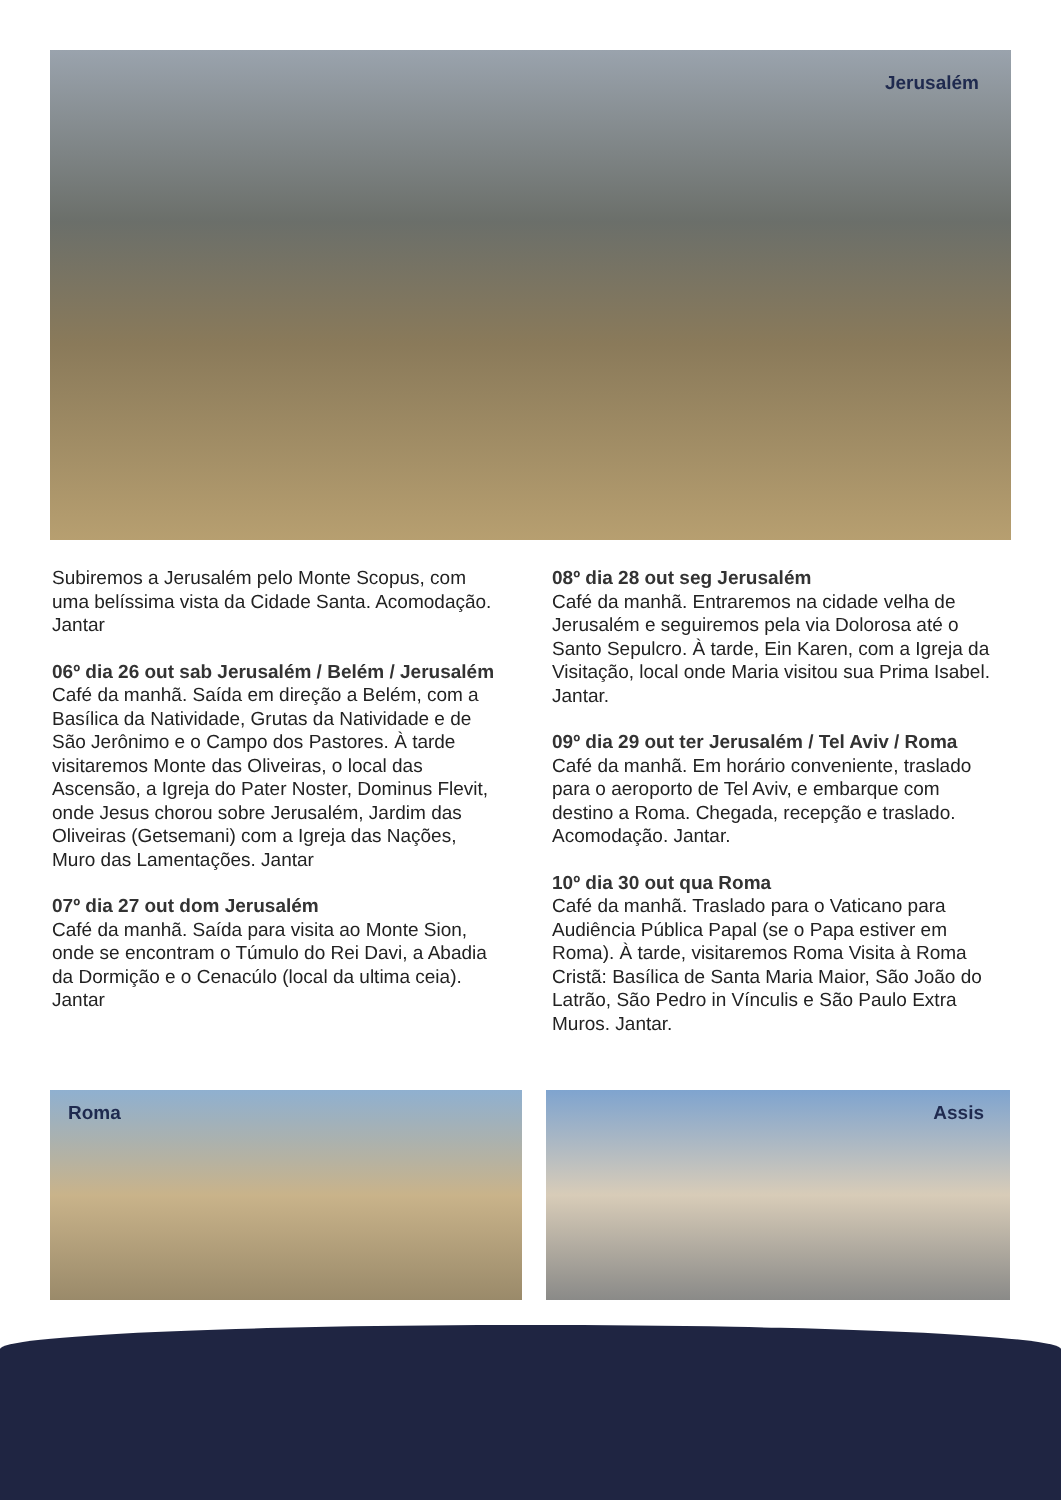Jerusalém
Subiremos a Jerusalém pelo Monte Scopus, com uma belíssima vista da Cidade Santa. Acomodação. Jantar
06º dia 26 out sab Jerusalém / Belém / Jerusalém
Café da manhã. Saída em direção a Belém, com a Basílica da Natividade, Grutas da Natividade e de São Jerônimo e o Campo dos Pastores. À tarde visitaremos Monte das Oliveiras, o local das Ascensão, a Igreja do Pater Noster, Dominus Flevit, onde Jesus chorou sobre Jerusalém, Jardim das Oliveiras (Getsemani) com a Igreja das Nações, Muro das Lamentações. Jantar
07º dia 27 out dom Jerusalém
Café da manhã. Saída para visita ao Monte Sion, onde se encontram o Túmulo do Rei Davi, a Abadia da Dormição e o Cenacúlo (local da ultima ceia). Jantar
08º dia 28 out seg Jerusalém
Café da manhã. Entraremos na cidade velha de Jerusalém e seguiremos pela via Dolorosa até o Santo Sepulcro. À tarde, Ein Karen, com a Igreja da Visitação, local onde Maria visitou sua Prima Isabel. Jantar.
09º dia 29 out ter Jerusalém / Tel Aviv / Roma
Café da manhã. Em horário conveniente, traslado para o aeroporto de Tel Aviv, e embarque com destino a Roma. Chegada, recepção e traslado. Acomodação. Jantar.
10º dia 30 out qua Roma
Café da manhã. Traslado para o Vaticano para Audiência Pública Papal (se o Papa estiver em Roma). À tarde, visitaremos Roma Visita à Roma Cristã: Basílica de Santa Maria Maior, São João do Latrão, São Pedro in Vínculis e São Paulo Extra Muros. Jantar.
Roma Assis